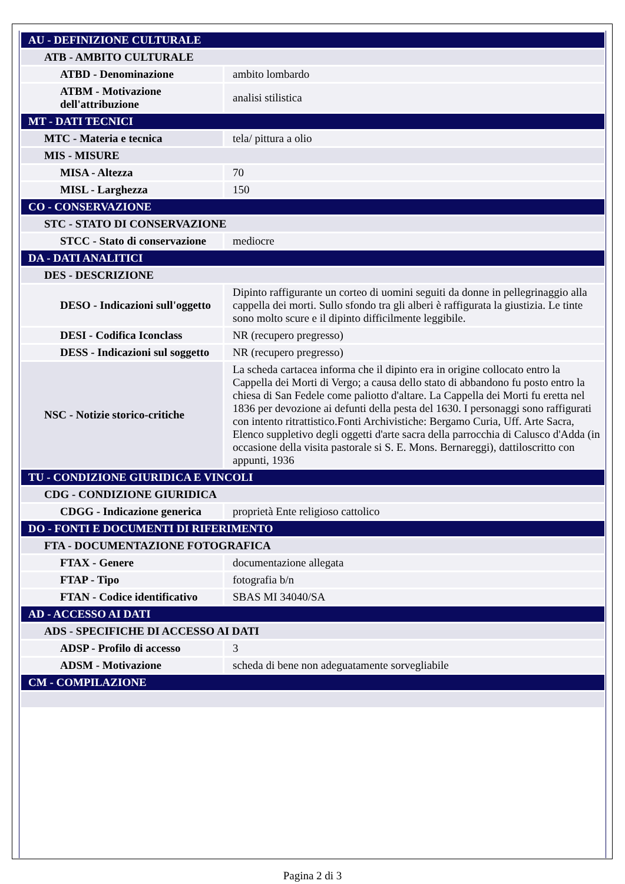| AU - DEFINIZIONE CULTURALE | |
| ATB - AMBITO CULTURALE | |
| ATBD - Denominazione | ambito lombardo |
| ATBM - Motivazione dell'attribuzione | analisi stilistica |
| MT - DATI TECNICI | |
| MTC - Materia e tecnica | tela/ pittura a olio |
| MIS - MISURE | |
| MISA - Altezza | 70 |
| MISL - Larghezza | 150 |
| CO - CONSERVAZIONE | |
| STC - STATO DI CONSERVAZIONE | |
| STCC - Stato di conservazione | mediocre |
| DA - DATI ANALITICI | |
| DES - DESCRIZIONE | |
| DESO - Indicazioni sull'oggetto | Dipinto raffigurante un corteo di uomini seguiti da donne in pellegrinaggio alla cappella dei morti. Sullo sfondo tra gli alberi è raffigurata la giustizia. Le tinte sono molto scure e il dipinto difficilmente leggibile. |
| DESI - Codifica Iconclass | NR (recupero pregresso) |
| DESS - Indicazioni sul soggetto | NR (recupero pregresso) |
| NSC - Notizie storico-critiche | La scheda cartacea informa che il dipinto era in origine collocato entro la Cappella dei Morti di Vergo; a causa dello stato di abbandono fu posto entro la chiesa di San Fedele come paliotto d'altare. La Cappella dei Morti fu eretta nel 1836 per devozione ai defunti della pesta del 1630. I personaggi sono raffigurati con intento ritrattistico.Fonti Archivistiche: Bergamo Curia, Uff. Arte Sacra, Elenco suppletivo degli oggetti d'arte sacra della parrocchia di Calusco d'Adda (in occasione della visita pastorale si S. E. Mons. Bernareggi), dattiloscritto con appunti, 1936 |
| TU - CONDIZIONE GIURIDICA E VINCOLI | |
| CDG - CONDIZIONE GIURIDICA | |
| CDGG - Indicazione generica | proprietà Ente religioso cattolico |
| DO - FONTI E DOCUMENTI DI RIFERIMENTO | |
| FTA - DOCUMENTAZIONE FOTOGRAFICA | |
| FTAX - Genere | documentazione allegata |
| FTAP - Tipo | fotografia b/n |
| FTAN - Codice identificativo | SBAS MI 34040/SA |
| AD - ACCESSO AI DATI | |
| ADS - SPECIFICHE DI ACCESSO AI DATI | |
| ADSP - Profilo di accesso | 3 |
| ADSM - Motivazione | scheda di bene non adeguatamente sorvegliabile |
| CM - COMPILAZIONE | |
Pagina 2 di 3